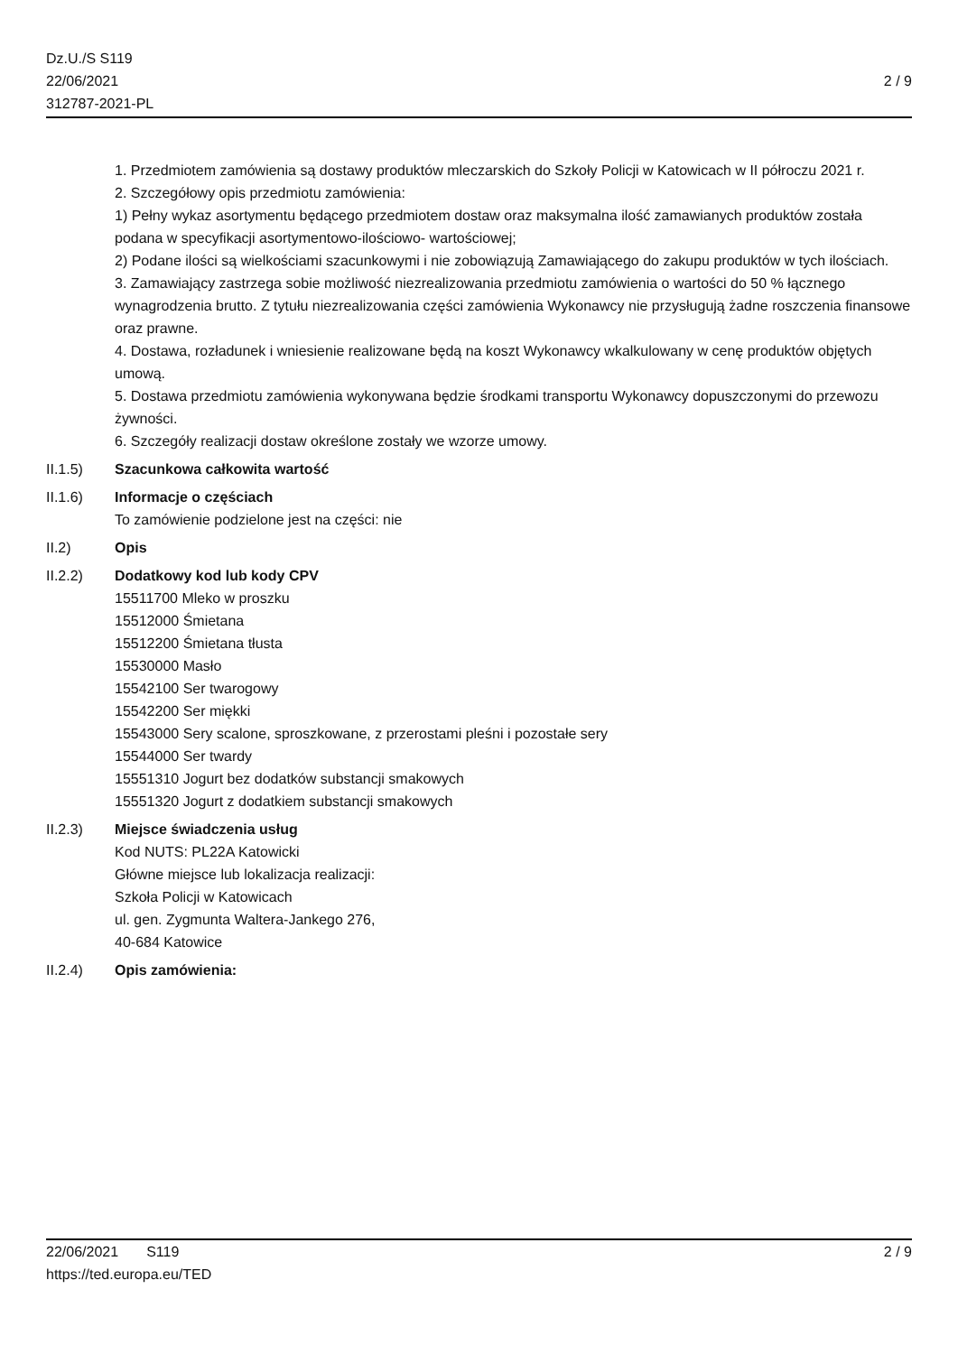Dz.U./S S119
22/06/2021
312787-2021-PL
2 / 9
1. Przedmiotem zamówienia są dostawy produktów mleczarskich do Szkoły Policji w Katowicach w II półroczu 2021 r.
2. Szczegółowy opis przedmiotu zamówienia:
1) Pełny wykaz asortymentu będącego przedmiotem dostaw oraz maksymalna ilość zamawianych produktów została podana w specyfikacji asortymentowo-ilościowo- wartościowej;
2) Podane ilości są wielkościami szacunkowymi i nie zobowiązują Zamawiającego do zakupu produktów w tych ilościach.
3. Zamawiający zastrzega sobie możliwość niezrealizowania przedmiotu zamówienia o wartości do 50 % łącznego wynagrodzenia brutto. Z tytułu niezrealizowania części zamówienia Wykonawcy nie przysługują żadne roszczenia finansowe oraz prawne.
4. Dostawa, rozładunek i wniesienie realizowane będą na koszt Wykonawcy wkalkulowany w cenę produktów objętych umową.
5. Dostawa przedmiotu zamówienia wykonywana będzie środkami transportu Wykonawcy dopuszczonymi do przewozu żywności.
6. Szczegóły realizacji dostaw określone zostały we wzorze umowy.
II.1.5) Szacunkowa całkowita wartość
II.1.6) Informacje o częściach
To zamówienie podzielone jest na części: nie
II.2) Opis
II.2.2) Dodatkowy kod lub kody CPV
15511700 Mleko w proszku
15512000 Śmietana
15512200 Śmietana tłusta
15530000 Masło
15542100 Ser twarogowy
15542200 Ser miękki
15543000 Sery scalone, sproszkowane, z przerostami pleśni i pozostałe sery
15544000 Ser twardy
15551310 Jogurt bez dodatków substancji smakowych
15551320 Jogurt z dodatkiem substancji smakowych
II.2.3) Miejsce świadczenia usług
Kod NUTS: PL22A Katowicki
Główne miejsce lub lokalizacja realizacji:
Szkoła Policji w Katowicach
ul. gen. Zygmunta Waltera-Jankego 276,
40-684 Katowice
II.2.4) Opis zamówienia:
22/06/2021 S119 2 / 9
https://ted.europa.eu/TED